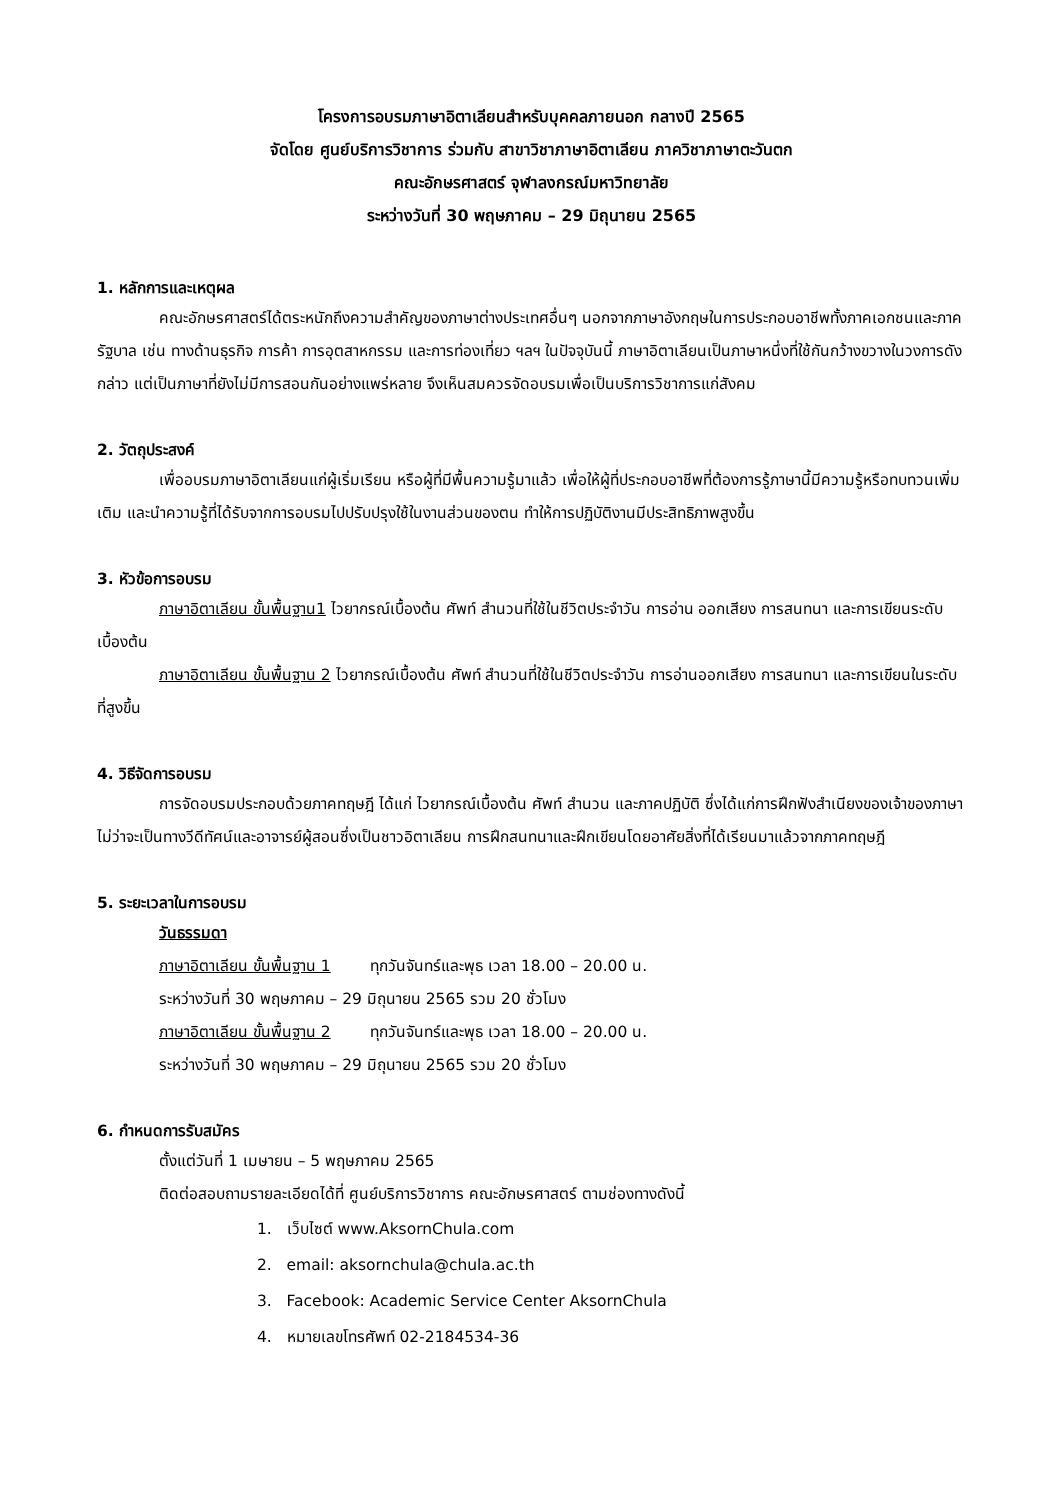โครงการอบรมภาษาอิตาเลียนสำหรับบุคคลภายนอก กลางปี 2565
จัดโดย ศูนย์บริการวิชาการ ร่วมกับ สาขาวิชาภาษาอิตาเลียน ภาควิชาภาษาตะวันตก
คณะอักษรศาสตร์ จุฬาลงกรณ์มหาวิทยาลัย
ระหว่างวันที่ 30 พฤษภาคม – 29 มิถุนายน 2565
1. หลักการและเหตุผล
คณะอักษรศาสตร์ได้ตระหนักถึงความสำคัญของภาษาต่างประเทศอื่นๆ นอกจากภาษาอังกฤษในการประกอบอาชีพทั้งภาคเอกชนและภาครัฐบาล เช่น ทางด้านธุรกิจ การค้า การอุตสาหกรรม และการท่องเที่ยว ฯลฯ ในปัจจุบันนี้ ภาษาอิตาเลียนเป็นภาษาหนึ่งที่ใช้กันกว้างขวางในวงการดังกล่าว แต่เป็นภาษาที่ยังไม่มีการสอนกันอย่างแพร่หลาย จึงเห็นสมควรจัดอบรมเพื่อเป็นบริการวิชาการแก่สังคม
2. วัตถุประสงค์
เพื่ออบรมภาษาอิตาเลียนแก่ผู้เริ่มเรียน หรือผู้ที่มีพื้นความรู้มาแล้ว เพื่อให้ผู้ที่ประกอบอาชีพที่ต้องการรู้ภาษานี้มีความรู้หรือทบทวนเพิ่มเติม และนำความรู้ที่ได้รับจากการอบรมไปปรับปรุงใช้ในงานส่วนของตน ทำให้การปฏิบัติงานมีประสิทธิภาพสูงขึ้น
3. หัวข้อการอบรม
ภาษาอิตาเลียน ขั้นพื้นฐาน1 ไวยากรณ์เบื้องต้น ศัพท์ สำนวนที่ใช้ในชีวิตประจำวัน การอ่าน ออกเสียง การสนทนา และการเขียนระดับเบื้องต้น
ภาษาอิตาเลียน ขั้นพื้นฐาน 2 ไวยากรณ์เบื้องต้น ศัพท์ สำนวนที่ใช้ในชีวิตประจำวัน การอ่านออกเสียง การสนทนา และการเขียนในระดับที่สูงขึ้น
4. วิธีจัดการอบรม
การจัดอบรมประกอบด้วยภาคทฤษฎี ได้แก่ ไวยากรณ์เบื้องต้น ศัพท์ สำนวน และภาคปฏิบัติ ซึ่งได้แก่การฝึกฟังสำเนียงของเจ้าของภาษาไม่ว่าจะเป็นทางวีดีทัศน์และอาจารย์ผู้สอนซึ่งเป็นชาวอิตาเลียน การฝึกสนทนาและฝึกเขียนโดยอาศัยสิ่งที่ได้เรียนมาแล้วจากภาคทฤษฎี
5. ระยะเวลาในการอบรม
วันธรรมดา
ภาษาอิตาเลียน ขั้นพื้นฐาน 1 ทุกวันจันทร์และพุธ เวลา 18.00 – 20.00 น.
ระหว่างวันที่ 30 พฤษภาคม – 29 มิถุนายน 2565 รวม 20 ชั่วโมง
ภาษาอิตาเลียน ขั้นพื้นฐาน 2 ทุกวันจันทร์และพุธ เวลา 18.00 – 20.00 น.
ระหว่างวันที่ 30 พฤษภาคม – 29 มิถุนายน 2565 รวม 20 ชั่วโมง
6. กำหนดการรับสมัคร
ตั้งแต่วันที่ 1 เมษายน – 5 พฤษภาคม 2565
ติดต่อสอบถามรายละเอียดได้ที่ ศูนย์บริการวิชาการ คณะอักษรศาสตร์ ตามช่องทางดังนี้
1. เว็บไซต์ www.AksornChula.com
2. email: aksornchula@chula.ac.th
3. Facebook: Academic Service Center AksornChula
4. หมายเลขโทรศัพท์ 02-2184534-36